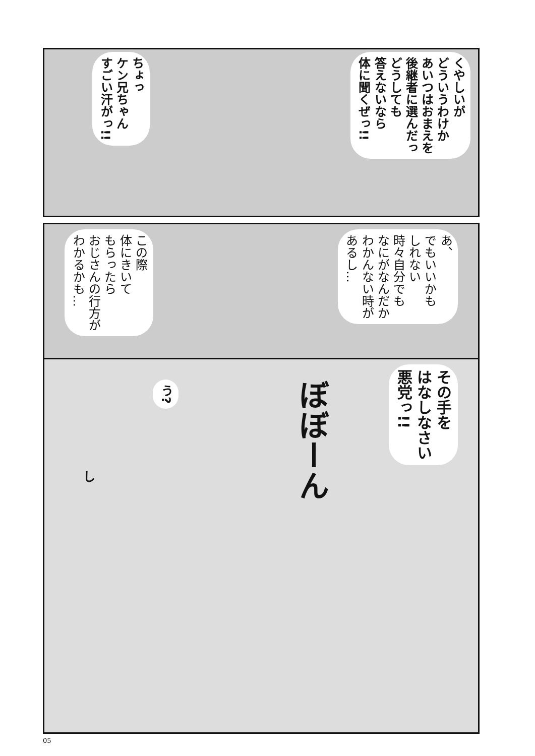ちょっ
ケン兄ちゃん
すごい汗がっ!!
くやしいが
どういうわけか
あいつはおまえを
後継者に選んだっ
どうしても
答えないなら
体に聞くぜっ!!
この際
体にきいて
もらったら
おじさんの行方が
わかるかも…
あ、
でもいいかも
しれない
時々自分でも
なにがなんだか
わかんない時が
あるし…
う?
ぼぼーん
その手を
はなしなさい
悪党っ!!
し
05